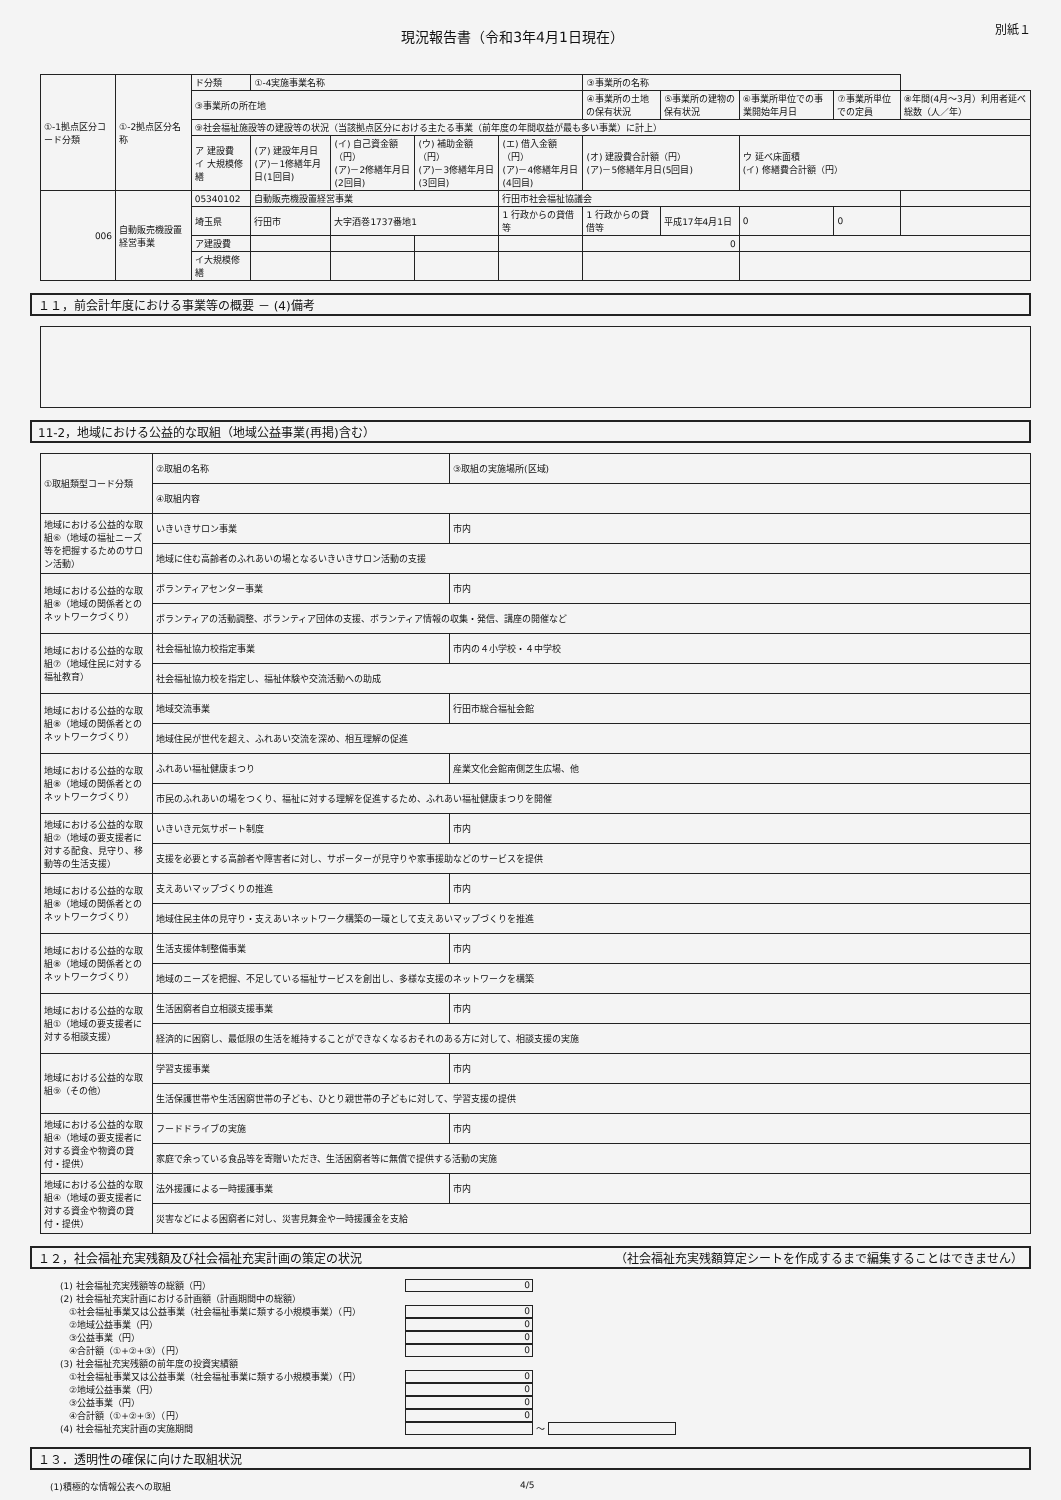現況報告書（令和3年4月1日現在）
別紙１
| ①-1拠点区分コード分類 | ①-2拠点区分名称 | ド分類 | ①-4実施事業名称 | | | | ③事業所の名称 | | | | |
| | | ③事業所の所在地 | | | | | ④事業所の土地の保有状況 | ⑤事業所の建物の保有状況 | ⑥事業所単位での事業開始年月日 | ⑦事業所単位での定員 | ⑧年間(4月～3月）利用者延べ総数（人／年） |
| | | ⑨社会福祉施設等の建設等の状況（当該拠点区分における主たる事業（前年度の年間収益が最も多い事業）に計上） | | | | | | | | | |
| | | ア 建設費 イ 大規模修繕 | (ア) 建設年月日 (ア)－1修繕年月日(1回目) | (イ) 自己資金額（円） (ア)－2修繕年月日(2回目) | (ウ) 補助金額（円） (ア)－3修繕年月日(3回目) | (エ) 借入金額（円） (ア)－4修繕年月日(4回目) | (オ) 建設費合計額（円） (ア)－5修繕年月日(5回目) | | ウ 延べ床面積 (イ) 修繕費合計額（円） | | |
| 006 | 自動販売機設置経営事業 | 05340102 | 自動販売機設置経営事業 | | | 行田市社会福祉協議会 | | | | | |
| | | 埼玉県 | 行田市 | 大字酒巻1737番地1 | | 1 行政からの貸借等 | 1 行政からの貸借等 | 平成17年4月1日 | 0 | 0 | |
| | | ア建設費 | | | | | 0 | | | | |
| | | イ大規模修繕 | | | | | | | | | |
１１，前会計年度における事業等の概要 － (4)備考
11-2，地域における公益的な取組（地域公益事業(再掲)含む）
| ①取組類型コード分類 | ②取組の名称 | ③取組の実施場所(区域) |
| | ④取組内容 | |
| 地域における公益的な取組⑥（地域の福祉ニーズ等を把握するためのサロン活動） | いきいきサロン事業 | 市内 |
| | 地域に住む高齢者のふれあいの場となるいきいきサロン活動の支援 | |
| 地域における公益的な取組⑧（地域の関係者とのネットワークづくり） | ボランティアセンター事業 | 市内 |
| | ボランティアの活動調整、ボランティア団体の支援、ボランティア情報の収集・発信、講座の開催など | |
| 地域における公益的な取組⑦（地域住民に対する福祉教育） | 社会福祉協力校指定事業 | 市内の４小学校・４中学校 |
| | 社会福祉協力校を指定し、福祉体験や交流活動への助成 | |
| 地域における公益的な取組⑧（地域の関係者とのネットワークづくり） | 地域交流事業 | 行田市総合福祉会館 |
| | 地域住民が世代を超え、ふれあい交流を深め、相互理解の促進 | |
| 地域における公益的な取組⑧（地域の関係者とのネットワークづくり） | ふれあい福祉健康まつり | 産業文化会館南側芝生広場、他 |
| | 市民のふれあいの場をつくり、福祉に対する理解を促進するため、ふれあい福祉健康まつりを開催 | |
| 地域における公益的な取組②（地域の要支援者に対する配食、見守り、移動等の生活支援） | いきいき元気サポート制度 | 市内 |
| | 支援を必要とする高齢者や障害者に対し、サポーターが見守りや家事援助などのサービスを提供 | |
| 地域における公益的な取組⑧（地域の関係者とのネットワークづくり） | 支えあいマップづくりの推進 | 市内 |
| | 地域住民主体の見守り・支えあいネットワーク構築の一環として支えあいマップづくりを推進 | |
| 地域における公益的な取組⑧（地域の関係者とのネットワークづくり） | 生活支援体制整備事業 | 市内 |
| | 地域のニーズを把握、不足している福祉サービスを創出し、多様な支援のネットワークを構築 | |
| 地域における公益的な取組①（地域の要支援者に対する相談支援） | 生活困窮者自立相談支援事業 | 市内 |
| | 経済的に困窮し、最低限の生活を維持することができなくなるおそれのある方に対して、相談支援の実施 | |
| 地域における公益的な取組⑨（その他） | 学習支援事業 | 市内 |
| | 生活保護世帯や生活困窮世帯の子ども、ひとり親世帯の子どもに対して、学習支援の提供 | |
| 地域における公益的な取組④（地域の要支援者に対する資金や物資の貸付・提供） | フードドライブの実施 | 市内 |
| | 家庭で余っている食品等を寄贈いただき、生活困窮者等に無償で提供する活動の実施 | |
| 地域における公益的な取組④（地域の要支援者に対する資金や物資の貸付・提供） | 法外援護による一時援護事業 | 市内 |
| | 災害などによる困窮者に対し、災害見舞金や一時援護金を支給 | |
１２，社会福祉充実残額及び社会福祉充実計画の策定の状況 （社会福祉充実残額算定シートを作成するまで編集することはできません）
(1) 社会福祉充実残額等の総額（円） 0
(2) 社会福祉充実計画における計画額（計画期間中の総額）
　①社会福祉事業又は公益事業（社会福祉事業に類する小規模事業）（円） 0
　②地域公益事業（円） 0
　③公益事業（円） 0
　④合計額（①+②+③）（円） 0
(3) 社会福祉充実残額の前年度の投資実績額
　①社会福祉事業又は公益事業（社会福祉事業に類する小規模事業）（円） 0
　②地域公益事業（円） 0
　③公益事業（円） 0
　④合計額（①+②+③）（円） 0
(4) 社会福祉充実計画の実施期間 ～
１３．透明性の確保に向けた取組状況
(1)積極的な情報公表への取組 4/5